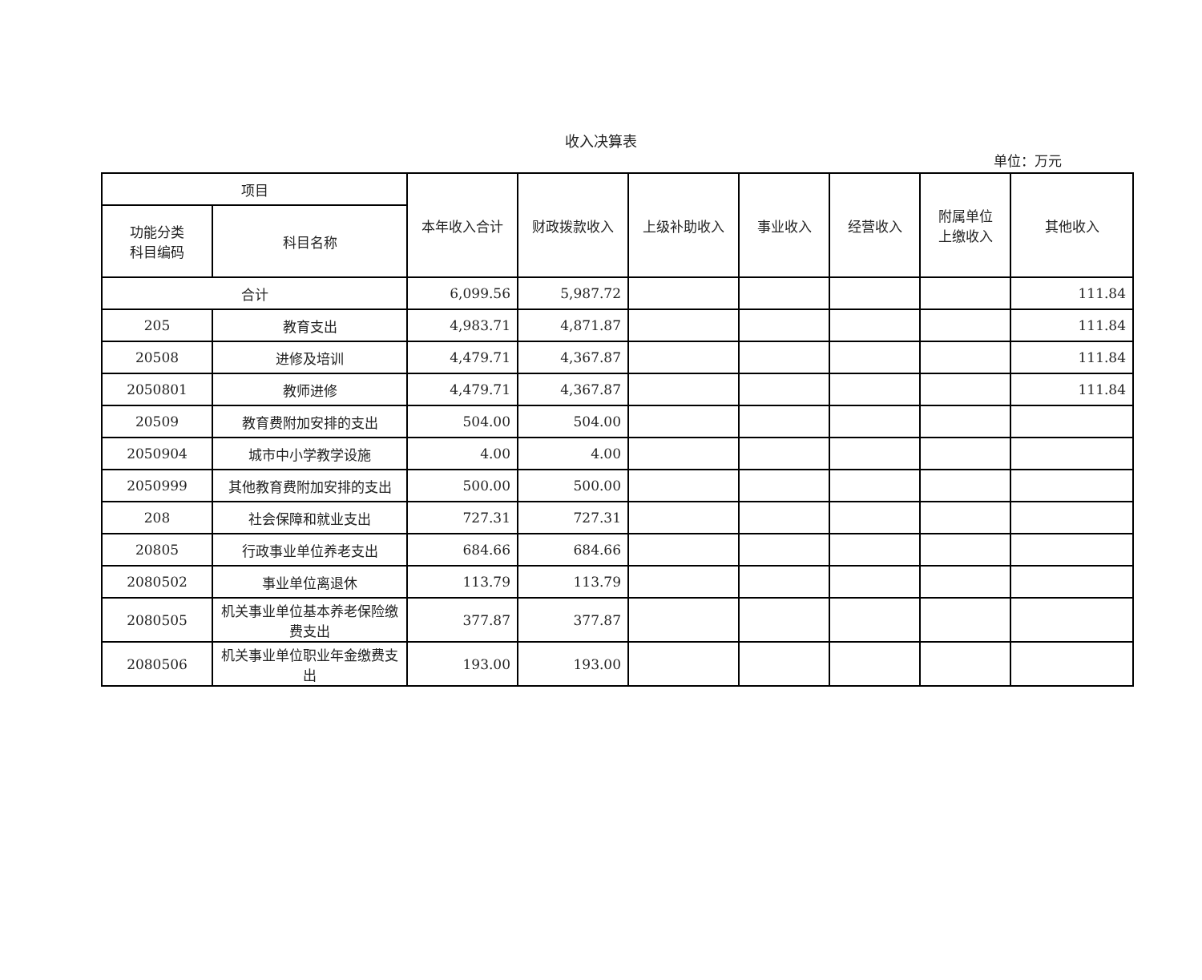收入决算表
单位：万元
| 项目 | | 本年收入合计 | 财政拨款收入 | 上级补助收入 | 事业收入 | 经营收入 | 附属单位 上缴收入 | 其他收入 |
| --- | --- | --- | --- | --- | --- | --- | --- | --- |
| 功能分类 科目编码 | 科目名称 | | | | | | | |
| 合计 | | 6,099.56 | 5,987.72 | | | | | 111.84 |
| 205 | 教育支出 | 4,983.71 | 4,871.87 | | | | | 111.84 |
| 20508 | 进修及培训 | 4,479.71 | 4,367.87 | | | | | 111.84 |
| 2050801 | 教师进修 | 4,479.71 | 4,367.87 | | | | | 111.84 |
| 20509 | 教育费附加安排的支出 | 504.00 | 504.00 | | | | | |
| 2050904 | 城市中小学教学设施 | 4.00 | 4.00 | | | | | |
| 2050999 | 其他教育费附加安排的支出 | 500.00 | 500.00 | | | | | |
| 208 | 社会保障和就业支出 | 727.31 | 727.31 | | | | | |
| 20805 | 行政事业单位养老支出 | 684.66 | 684.66 | | | | | |
| 2080502 | 事业单位离退休 | 113.79 | 113.79 | | | | | |
| 2080505 | 机关事业单位基本养老保险缴费支出 | 377.87 | 377.87 | | | | | |
| 2080506 | 机关事业单位职业年金缴费支出 | 193.00 | 193.00 | | | | | |